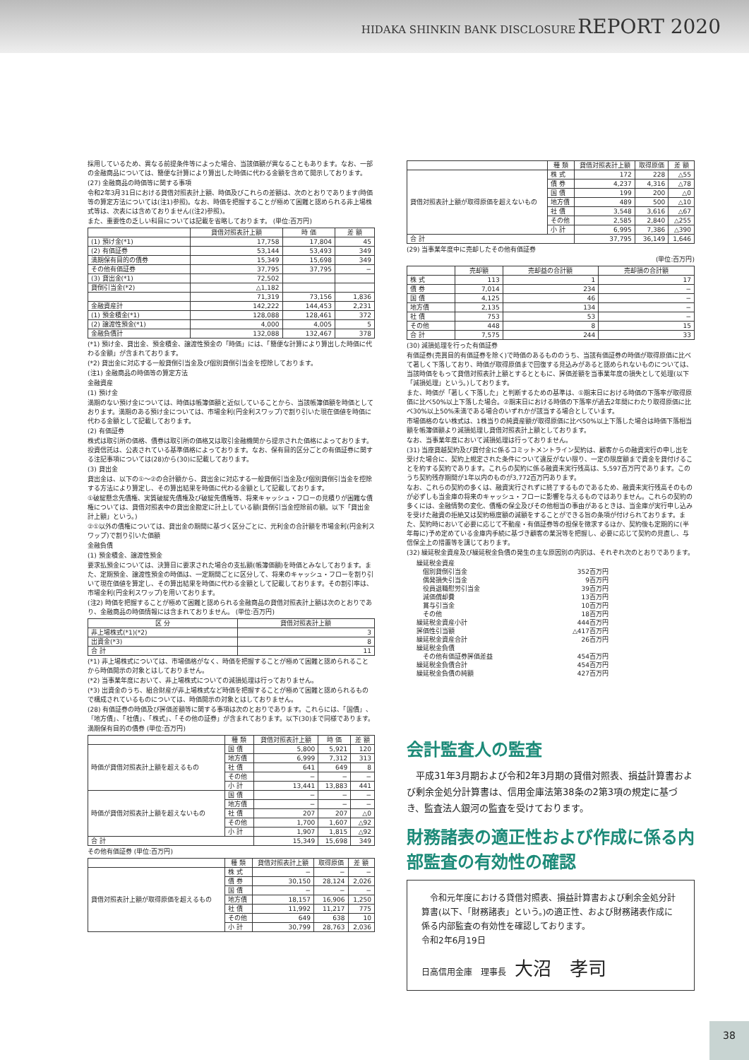HIDAKA SHINKIN BANK DISCLOSURE REPORT 2020
採用しているため、異なる前提条件等によった場合、当該価額が異なることもあります。なお、一部の金融商品については、簡便な計算により算出した時価に代わる金額を含めて開示しております。
(27) 金融商品の時価等に関する事項
令和2年3月31日における貸借対照表計上額、時価及びこれらの差額は、次のとおりであります(時価等の算定方法については(注1)参照)。なお、時価を把握することが極めて困難と認められる非上場株式等は、次表には含めておりません((注2)参照)。
また、重要性の乏しい科目については記載を省略しております。 (単位:百万円)
| | 貸借対照表計上額 | 時 価 | 差 額 |
| --- | --- | --- | --- |
| (1) 預け金(*1) | 17,758 | 17,804 | 45 |
| (2) 有価証券 | 53,144 | 53,493 | 349 |
| 満期保有目的の債券 | 15,349 | 15,698 | 349 |
| その他有価証券 | 37,795 | 37,795 | − |
| (3) 貸出金(*1) | 72,502 | | |
| 貸倒引当金(*2) | △1,182 | | |
| | 71,319 | 73,156 | 1,836 |
| 金融資産計 | 142,222 | 144,453 | 2,231 |
| (1) 預金積金(*1) | 128,088 | 128,461 | 372 |
| (2) 譲渡性預金(*1) | 4,000 | 4,005 | 5 |
| 金融負債計 | 132,088 | 132,467 | 378 |
(*1) 預け金、貸出金、預金積金、譲渡性預金の「時価」には、「簡便な計算により算出した時価に代わる金額」が含まれております。
(*2) 貸出金に対応する一般貸倒引当金及び個別貸倒引当金を控除しております。
(注1) 金融商品の時価等の算定方法
金融資産
(1) 預け金
満期のない預け金については、時価は帳簿価額と近似していることから、当該帳簿価額を時価としております。満期のある預け金については、市場金利(円金利スワップ)で割り引いた現在価値を時価に代わる金額として記載しております。
(2) 有価証券
株式は取引所の価格、債券は取引所の価格又は取引金融機関から提示された価格によっております。投資信託は、公表されている基準価格によっております。なお、保有目的区分ごとの有価証券に関する注記事項については(28)から(30)に記載しております。
(3) 貸出金
貸出金は、以下の①〜②の合計額から、貸出金に対応する一般貸倒引当金及び個別貸倒引当金を控除する方法により算定し、その算出結果を時価に代わる金額として記載しております。
①破綻懸念先債権、実質破綻先債権及び破綻先債権等、将来キャッシュ・フローの見積りが困難な債権については、貸借対照表中の貸出金勘定に計上している額(貸倒引当金控除前の額。以下「貸出金計上額」という。)
②①以外の債権については、貸出金の期間に基づく区分ごとに、元利金の合計額を市場金利(円金利スワップ)で割り引いた価額
金融負債
(1) 預金積金、譲渡性預金
要求払預金については、決算日に要求された場合の支払額(帳簿価額)を時価とみなしております。また、定期預金、譲渡性預金の時価は、一定期間ごとに区分して、将来のキャッシュ・フローを割り引いて現在価値を算定し、その算出結果を時価に代わる金額として記載しております。その割引率は、市場金利(円金利スワップ)を用いております。
(注2) 時価を把握することが極めて困難と認められる金融商品の貸借対照表計上額は次のとおりであり、金融商品の時価情報には含まれておりません。 (単位:百万円)
| 区 分 | 貸借対照表計上額 |
| --- | --- |
| 非上場株式(*1)(*2) | 3 |
| 出資金(*3) | 8 |
| 合 計 | 11 |
(*1) 非上場株式については、市場価格がなく、時価を把握することが極めて困難と認められることから時価開示の対象とはしておりません。
(*2) 当事業年度において、非上場株式についての減損処理は行っておりません。
(*3) 出資金のうち、組合財産が非上場株式など時価を把握することが極めて困難と認められるもので構成されているものについては、時価開示の対象とはしておりません。
(28) 有価証券の時価及び評価差額等に関する事項は次のとおりであります。これらには、「国債」、「地方債」、「社債」、「株式」、「その他の証券」が含まれております。以下(30)まで同様であります。
満期保有目的の債券 (単位:百万円)
| | 種 類 | 貸借対照表計上額 | 時 価 | 差 額 |
| --- | --- | --- | --- | --- |
| 時価が貸借対照表計上額を超えるもの | 国 債 | 5,800 | 5,921 | 120 |
| | 地方債 | 6,999 | 7,312 | 313 |
| | 社 債 | 641 | 649 | 8 |
| | その他 | − | − | − |
| | 小 計 | 13,441 | 13,883 | 441 |
| 時価が貸借対照表計上額を超えないもの | 国 債 | − | − | − |
| | 地方債 | − | − | − |
| | 社 債 | 207 | 207 | △0 |
| | その他 | 1,700 | 1,607 | △92 |
| | 小 計 | 1,907 | 1,815 | △92 |
| 合 計 | | 15,349 | 15,698 | 349 |
その他有価証券 (単位:百万円)
| | 種 類 | 貸借対照表計上額 | 取得原価 | 差 額 |
| --- | --- | --- | --- | --- |
| 貸借対照表計上額が取得原価を超えるもの | 株 式 | − | − | − |
| | 債 券 | 30,150 | 28,124 | 2,026 |
| | 国 債 | − | − | − |
| | 地方債 | 18,157 | 16,906 | 1,250 |
| | 社 債 | 11,992 | 11,217 | 775 |
| | その他 | 649 | 638 | 10 |
| | 小 計 | 30,799 | 28,763 | 2,036 |
| | 種 類 | 貸借対照表計上額 | 取得原価 | 差 額 |
| --- | --- | --- | --- | --- |
| 貸借対照表計上額が取得原価を超えないもの | 株 式 | 172 | 228 | △55 |
| | 債 券 | 4,237 | 4,316 | △78 |
| | 国 債 | 199 | 200 | △0 |
| | 地方債 | 489 | 500 | △10 |
| | 社 債 | 3,548 | 3,616 | △67 |
| | その他 | 2,585 | 2,840 | △255 |
| | 小 計 | 6,995 | 7,386 | △390 |
| 合 計 | | 37,795 | 36,149 | 1,646 |
(29) 当事業年度中に売却したその他有価証券
(単位:百万円)
| | 売却額 | 売却益の合計額 | 売却損の合計額 |
| --- | --- | --- | --- |
| 株 式 | 113 | 1 | 17 |
| 債 券 | 7,014 | 234 | − |
| 国 債 | 4,125 | 46 | − |
| 地方債 | 2,135 | 134 | − |
| 社 債 | 753 | 53 | − |
| その他 | 448 | 8 | 15 |
| 合 計 | 7,575 | 244 | 33 |
(30) 減損処理を行った有価証券
有価証券(売買目的有価証券を除く)で時価のあるもののうち、当該有価証券の時価が取得原価に比べて著しく下落しており、時価が取得原価まで回復する見込みがあると認められないものについては、当該時価をもって貸借対照表計上額とするとともに、評価差額を当事業年度の損失として処理(以下「減損処理」という。)しております。
また、時価が「著しく下落した」と判断するための基準は、①期末日における時価の下落率が取得原価に比べ50%以上下落した場合。②期末日における時価の下落率が過去2年間にわたり取得原価に比べ30%以上50%未満である場合のいずれかが該当する場合としています。
市場価格のない株式は、1株当りの純資産額が取得原価に比べ50%以上下落した場合は時価下落相当額を帳簿価額より減損処理し貸借対照表計上額としております。
なお、当事業年度において減損処理は行っておりません。
(31) 当座貸越契約及び貸付金に係るコミットメントライン契約は、顧客からの融資実行の申し出を受けた場合に、契約上規定された条件について違反がない限り、一定の限度額まで資金を貸付けることを約する契約であります。これらの契約に係る融資未実行残高は、5,597百万円であります。このうち契約残存期間が1年以内のものが3,772百万円あります。
なお、これらの契約の多くは、融資実行されずに終了するものであるため、融資未実行残高そのものが必ずしも当金庫の将来のキャッシュ・フローに影響を与えるものではありません。これらの契約の多くには、金融情勢の変化、債権の保全及びその他相当の事由があるときは、当金庫が実行申し込みを受けた融資の拒絶又は契約極度額の減額をすることができる旨の条項が付けられております。また、契約時において必要に応じて不動産・有価証券等の担保を徴求するほか、契約後も定期的に(半年毎に)予め定めている金庫内手続に基づき顧客の業況等を把握し、必要に応じて契約の見直し、与信保全上の措置等を講じております。
(32) 繰延税金資産及び繰延税金負債の発生の主な原因別の内訳は、それぞれ次のとおりであります。
| 繰延税金資産 | |
| 個別貸倒引当金 | 352百万円 |
| 偶発損失引当金 | 9百万円 |
| 役員退職慰労引当金 | 39百万円 |
| 減価償却費 | 13百万円 |
| 賞与引当金 | 10百万円 |
| その他 | 18百万円 |
| 繰延税金資産小計 | 444百万円 |
| 評価性引当額 | △417百万円 |
| 繰延税金資産合計 | 26百万円 |
| 繰延税金負債 | |
| その他有価証券評価差益 | 454百万円 |
| 繰延税金負債合計 | 454百万円 |
| 繰延税金負債の純額 | 427百万円 |
会計監査人の監査
　平成31年3月期および令和2年3月期の貸借対照表、損益計算書および剰余金処分計算書は、信用金庫法第38条の2第3項の規定に基づき、監査法人銀河の監査を受けております。
財務諸表の適正性および作成に係る内部監査の有効性の確認
　令和元年度における貸借対照表、損益計算書および剰余金処分計算書(以下、「財務諸表」という。)の適正性、および財務諸表作成に係る内部監査の有効性を確認しております。
令和2年6月19日
日高信用金庫　理事長　大沼　孝司
38